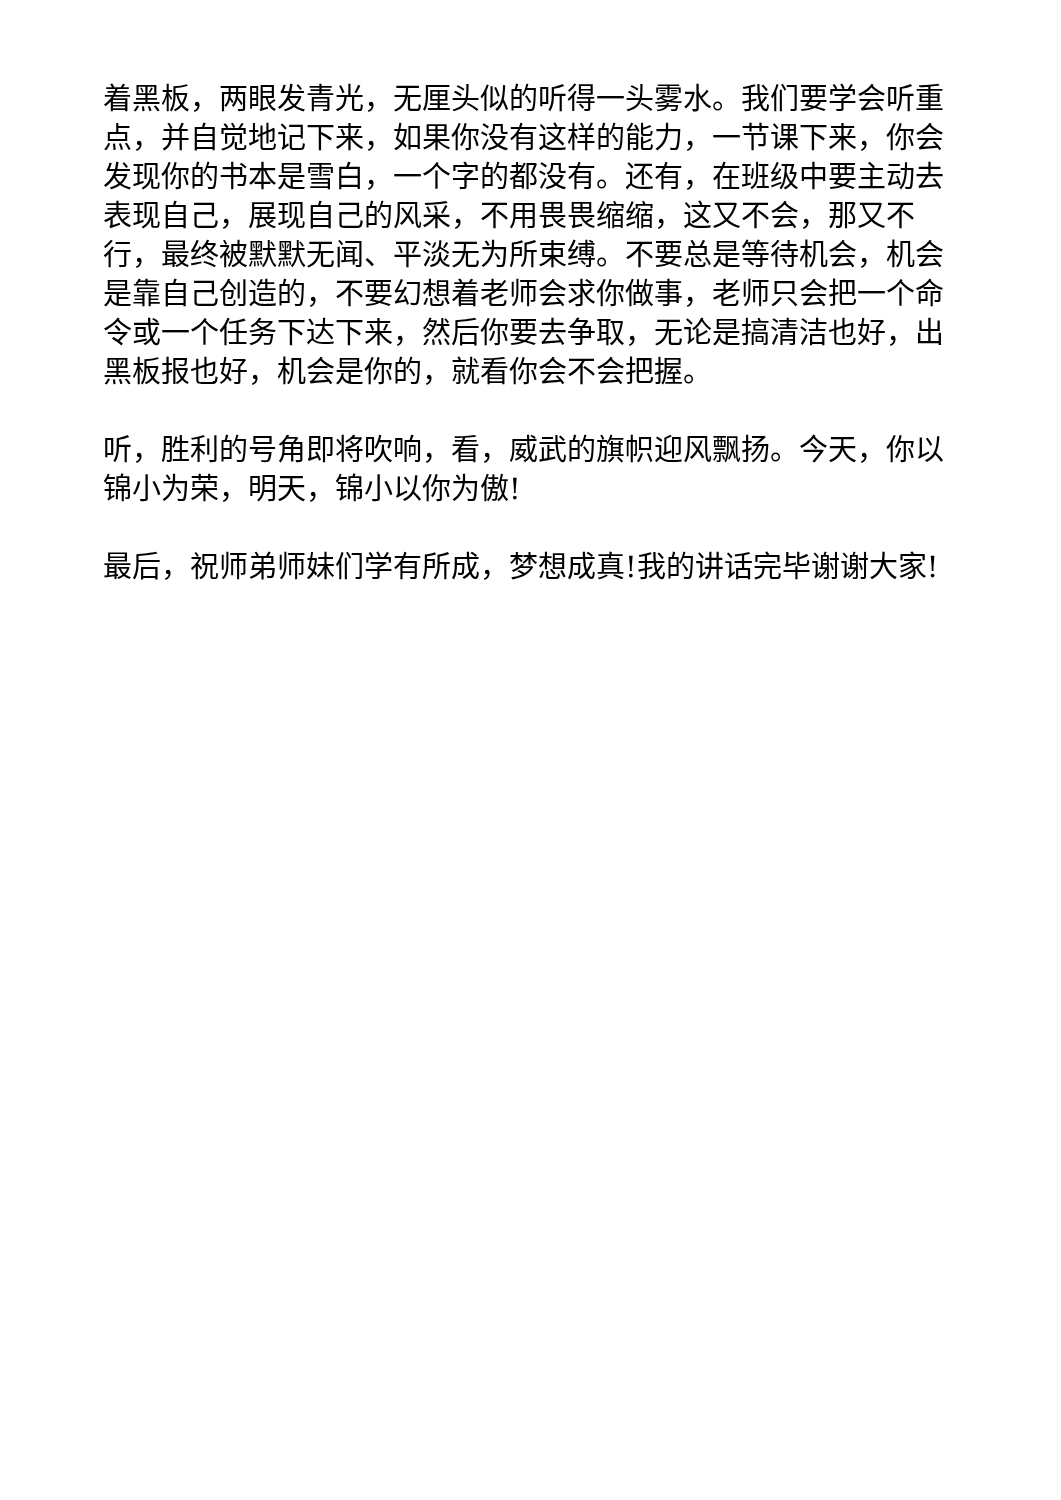着黑板，两眼发青光，无厘头似的听得一头雾水。我们要学会听重点，并自觉地记下来，如果你没有这样的能力，一节课下来，你会发现你的书本是雪白，一个字的都没有。还有，在班级中要主动去表现自己，展现自己的风采，不用畏畏缩缩，这又不会，那又不行，最终被默默无闻、平淡无为所束缚。不要总是等待机会，机会是靠自己创造的，不要幻想着老师会求你做事，老师只会把一个命令或一个任务下达下来，然后你要去争取，无论是搞清洁也好，出黑板报也好，机会是你的，就看你会不会把握。
听，胜利的号角即将吹响，看，威武的旗帜迎风飘扬。今天，你以锦小为荣，明天，锦小以你为傲!
最后，祝师弟师妹们学有所成，梦想成真!我的讲话完毕谢谢大家!